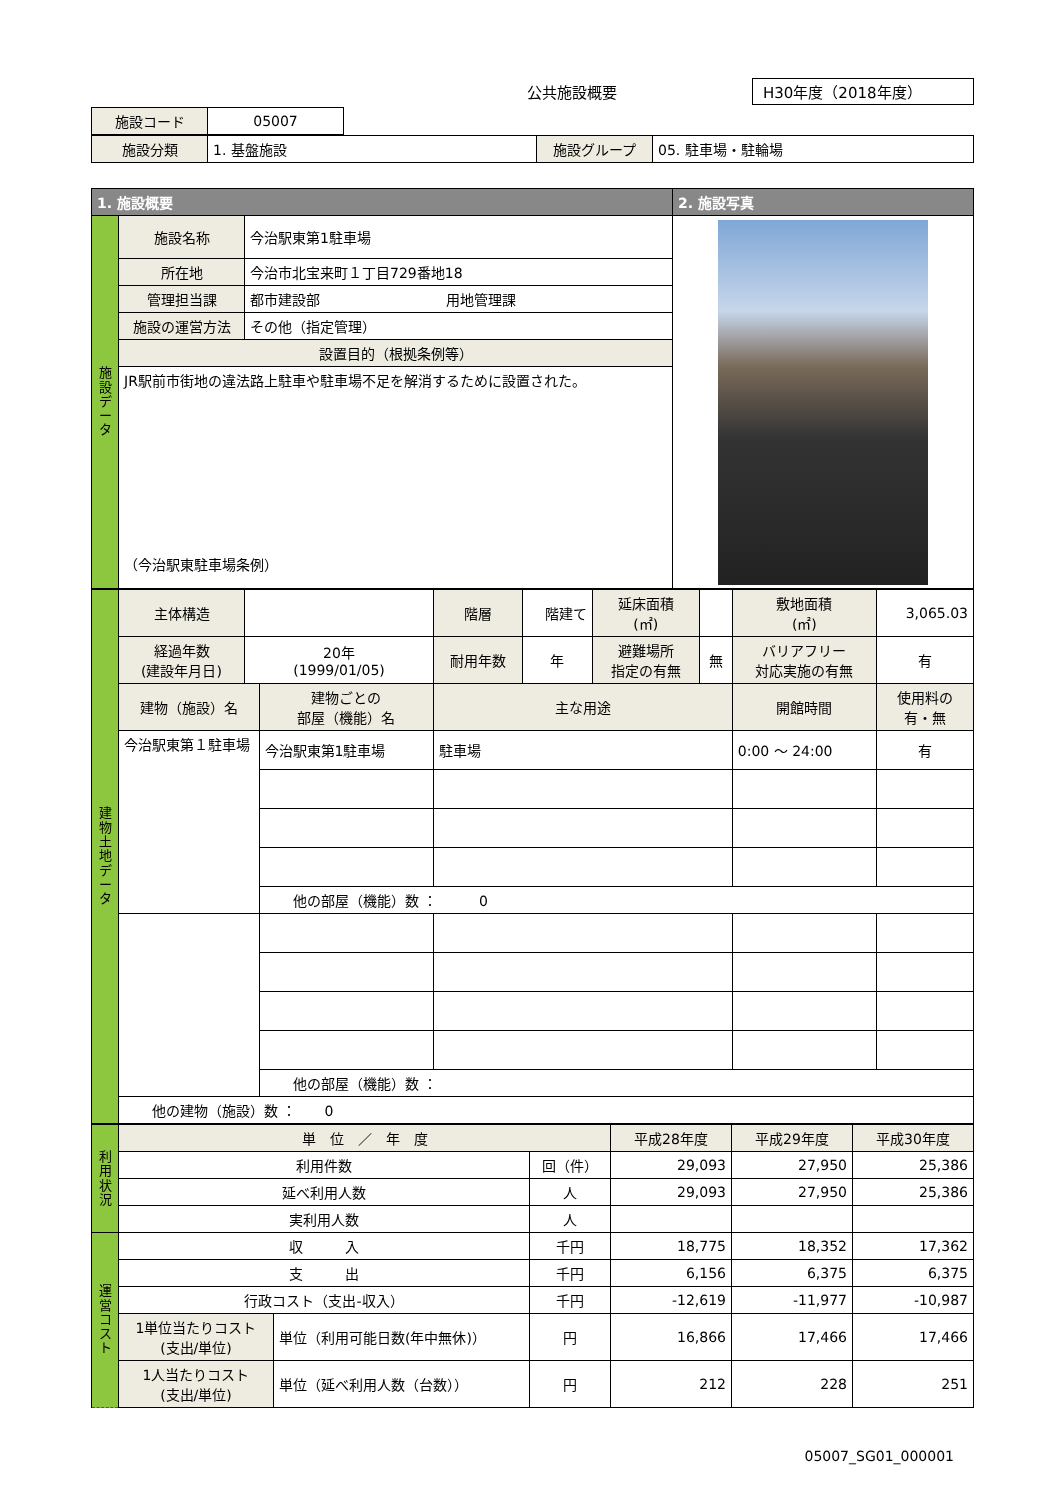公共施設概要 H30年度（2018年度）
| 施設コード | 05007 |
| 施設分類 | 1. 基盤施設 | 施設グループ | 05. 駐車場・駐輪場 |
| 1. 施設概要 | | | 2. 施設写真 |
| 施設データ | 施設名称 | 今治駅東第1駐車場 | |
| | 所在地 | 今治市北宝来町１丁目729番地18 | |
| | 管理担当課 | 都市建設部 用地管理課 | |
| | 施設の運営方法 | その他（指定管理） | |
| | 設置目的（根拠条例等） | | |
| | JR駅前市街地の違法路上駐車や駐車場不足を解消するために設置された。 （今治駅東駐車場条例） | | |
| 建物土地データ | 主体構造 | | | 階層 | 階建て | 延床面積 (㎡) | | 敷地面積 (㎡) | 3,065.03 |
| | 経過年数 (建設年月日) | 20年 (1999/01/05) | | 耐用年数 | 年 | 避難場所 指定の有無 | 無 | バリアフリー 対応実施の有無 | 有 |
| | 建物（施設）名 | | 建物ごとの 部屋（機能）名 | 主な用途 | | | | 開館時間 | 使用料の 有・無 |
| | 今治駅東第１駐車場 | | 今治駅東第1駐車場 | 駐車場 | | | | 0:00 ～ 24:00 | 有 |
| | | | 他の部屋（機能）数 ： 0 | | | | | | |
| | | | 他の部屋（機能）数 ： | | | | | | |
| | 他の建物（施設）数 ： 0 | | | | | | | | |
| 利用状況 | 単 位 ／ 年 度 | | | 平成28年度 | 平成29年度 | 平成30年度 |
| | 利用件数 | | 回（件） | 29,093 | 27,950 | 25,386 |
| | 延べ利用人数 | | 人 | 29,093 | 27,950 | 25,386 |
| | 実利用人数 | | 人 | | | |
| 運営コスト | 収 入 | | 千円 | 18,775 | 18,352 | 17,362 |
| | 支 出 | | 千円 | 6,156 | 6,375 | 6,375 |
| | 行政コスト（支出-収入） | | 千円 | -12,619 | -11,977 | -10,987 |
| | 1単位当たりコスト (支出/単位) | 単位（利用可能日数(年中無休)） | 円 | 16,866 | 17,466 | 17,466 |
| | 1人当たりコスト (支出/単位) | 単位（延べ利用人数（台数）） | 円 | 212 | 228 | 251 |
05007_SG01_000001